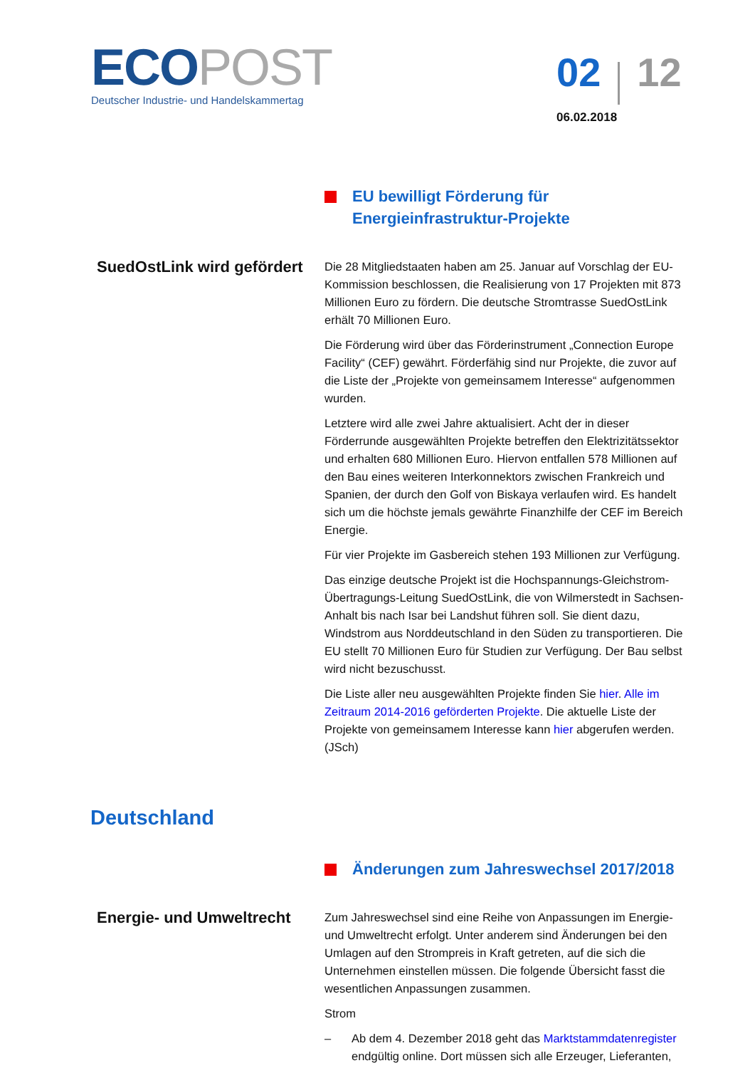ECO POST
Deutscher Industrie- und Handelskammertag
02 12
06.02.2018
EU bewilligt Förderung für Energieinfrastruktur-Projekte
SuedOstLink wird gefördert
Die 28 Mitgliedstaaten haben am 25. Januar auf Vorschlag der EU-Kommission beschlossen, die Realisierung von 17 Projekten mit 873 Millionen Euro zu fördern. Die deutsche Stromtrasse SuedOstLink erhält 70 Millionen Euro.
Die Förderung wird über das Förderinstrument „Connection Europe Facility“ (CEF) gewährt. Förderfähig sind nur Projekte, die zuvor auf die Liste der „Projekte von gemeinsamem Interesse“ aufgenommen wurden.
Letztere wird alle zwei Jahre aktualisiert. Acht der in dieser Förderrunde ausgewählten Projekte betreffen den Elektrizitätssektor und erhalten 680 Millionen Euro. Hiervon entfallen 578 Millionen auf den Bau eines weiteren Interkonnektors zwischen Frankreich und Spanien, der durch den Golf von Biskaya verlaufen wird. Es handelt sich um die höchste jemals gewährte Finanzhilfe der CEF im Bereich Energie.
Für vier Projekte im Gasbereich stehen 193 Millionen zur Verfügung.
Das einzige deutsche Projekt ist die Hochspannungs-Gleichstrom-Übertragungs-Leitung SuedOstLink, die von Wilmerstedt in Sachsen-Anhalt bis nach Isar bei Landshut führen soll. Sie dient dazu, Windstrom aus Norddeutschland in den Süden zu transportieren. Die EU stellt 70 Millionen Euro für Studien zur Verfügung. Der Bau selbst wird nicht bezuschusst.
Die Liste aller neu ausgewählten Projekte finden Sie hier. Alle im Zeitraum 2014-2016 geförderten Projekte. Die aktuelle Liste der Projekte von gemeinsamem Interesse kann hier abgerufen werden. (JSch)
Deutschland
Änderungen zum Jahreswechsel 2017/2018
Energie- und Umweltrecht
Zum Jahreswechsel sind eine Reihe von Anpassungen im Energie- und Umweltrecht erfolgt. Unter anderem sind Änderungen bei den Umlagen auf den Strompreis in Kraft getreten, auf die sich die Unternehmen einstellen müssen. Die folgende Übersicht fasst die wesentlichen Anpassungen zusammen.
Strom
– Ab dem 4. Dezember 2018 geht das Marktstammdatenregister endgültig online. Dort müssen sich alle Erzeuger, Lieferanten,